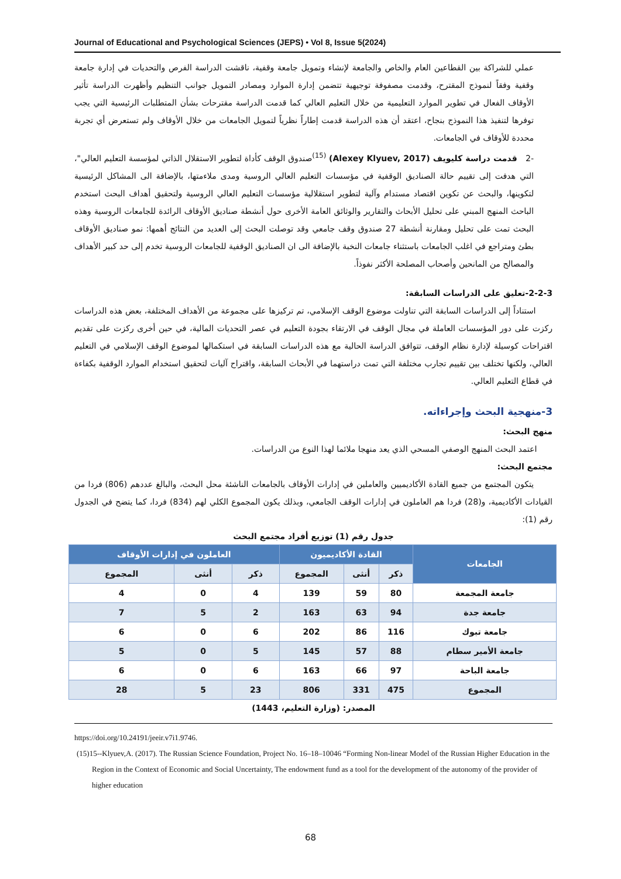Journal of Educational and Psychological Sciences (JEPS) • Vol 8, Issue 5(2024)
عملي للشراكة بين القطاعين العام والخاص والجامعة لإنشاء وتمويل جامعة وقفية، ناقشت الدراسة الفرص والتحديات في إدارة جامعة وقفية وفقاً لنموذج المقترح، وقدمت مصفوفة توجيهية تتضمن إدارة الموارد ومصادر التمويل جوانب التنظيم وأظهرت الدراسة تأثير الأوقاف الفعال في تطوير الموارد التعليمية من خلال التعليم العالي كما قدمت الدراسة مقترحات بشأن المتطلبات الرئيسية التي يجب توفرها لتنفيذ هذا النموذج بنجاح، اعتقد أن هذه الدراسة قدمت إطاراً نظرياً لتمويل الجامعات من خلال الأوقاف ولم تستعرض أي تجربة محددة للأوقاف في الجامعات.
-2 قدمت دراسة كليويف (Alexey Klyuev, 2017) <sup>(15)</sup>صندوق الوقف كأداة لتطوير الاستقلال الذاتي لمؤسسة التعليم العالي"، التي هدفت إلى تقييم حالة الصناديق الوقفية في مؤسسات التعليم العالي الروسية ومدى ملاءمتها، بالإضافة الى المشاكل الرئيسية لتكوينها، والبحث عن تكوين اقتصاد مستدام وآلية لتطوير استقلالية مؤسسات التعليم العالي الروسية ولتحقيق أهداف البحث استخدم الباحث المنهج المبني على تحليل الأبحاث والتقارير والوثائق العامة الأخرى حول أنشطة صناديق الأوقاف الرائدة للجامعات الروسية وهذه البحث تمت على تحليل ومقارنة أنشطة 27 صندوق وقف جامعي وقد توصلت البحث إلى العديد من النتائج أهمها: نمو صناديق الأوقاف بطئ ومتراجع في اغلب الجامعات باستثناء جامعات النخبة بالإضافة الى ان الصناديق الوقفية للجامعات الروسية تخدم إلى حد كبير الأهداف والمصالح من المانحين وأصحاب المصلحة الأكثر نفوذاً.
2-2-3-تعليق على الدراسات السابقة:
استناداً إلى الدراسات السابقة التي تناولت موضوع الوقف الإسلامي، تم تركيزها على مجموعة من الأهداف المختلفة، بعض هذه الدراسات ركزت على دور المؤسسات العاملة في مجال الوقف في الارتقاء بجودة التعليم في عصر التحديات المالية، في حين أخرى ركزت على تقديم اقتراحات كوسيلة لإدارة نظام الوقف، تتوافق الدراسة الحالية مع هذه الدراسات السابقة في استكمالها لموضوع الوقف الإسلامي في التعليم العالي، ولكنها تختلف بين تقييم تجارب مختلفة التي تمت دراستهما في الأبحاث السابقة، واقتراح آليات لتحقيق استخدام الموارد الوقفية بكفاءة في قطاع التعليم العالي.
3-منهجية البحث وإجراءاته.
منهج البحث:
اعتمد البحث المنهج الوصفي المسحي الذي يعد منهجا ملائما لهذا النوع من الدراسات.
مجتمع البحث:
يتكون المجتمع من جميع القادة الأكاديميين والعاملين في إدارات الأوقاف بالجامعات الناشئة محل البحث، والبالغ عددهم (806) فردا من القيادات الأكاديمية، و(28) فردا هم العاملون في إدارات الوقف الجامعي، وبذلك يكون المجموع الكلي لهم (834) فردا، كما يتضح في الجدول رقم (1):
جدول رقم (1) توزيع أفراد مجتمع البحث
| الجامعات | القادة الأكاديميون | | | العاملون في إدارات الأوقاف | | |
| --- | --- | --- | --- | --- | --- | --- |
| | ذكر | أنثى | المجموع | ذكر | أنثى | المجموع |
| جامعة المجمعة | 80 | 59 | 139 | 4 | 0 | 4 |
| جامعة جدة | 94 | 63 | 163 | 2 | 5 | 7 |
| جامعة تبوك | 116 | 86 | 202 | 6 | 0 | 6 |
| جامعة الأمير سطام | 88 | 57 | 145 | 5 | 0 | 5 |
| جامعة الباحة | 97 | 66 | 163 | 6 | 0 | 6 |
| المجموع | 475 | 331 | 806 | 23 | 5 | 28 |
المصدر: (وزارة التعليم، 1443)
https://doi.org/10.24191/jeeir.v7i1.9746.
(15)15--Klyuev,A. (2017). The Russian Science Foundation, Project No. 16–18–10046 “Forming Non-linear Model of the Russian Higher Education in the Region in the Context of Economic and Social Uncertainty, The endowment fund as a tool for the development of the autonomy of the provider of higher education
68